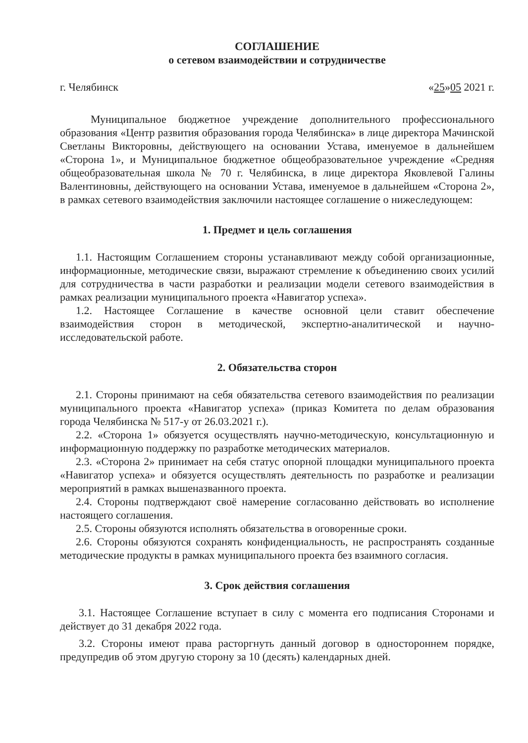СОГЛАШЕНИЕ
о сетевом взаимодействии и сотрудничестве
г. Челябинск «25»05 2021 г.
Муниципальное бюджетное учреждение дополнительного профессионального образования «Центр развития образования города Челябинска» в лице директора Мачинской Светланы Викторовны, действующего на основании Устава, именуемое в дальнейшем «Сторона 1», и Муниципальное бюджетное общеобразовательное учреждение «Средняя общеобразовательная школа № 70 г. Челябинска, в лице директора Яковлевой Галины Валентиновны, действующего на основании Устава, именуемое в дальнейшем «Сторона 2», в рамках сетевого взаимодействия заключили настоящее соглашение о нижеследующем:
1. Предмет и цель соглашения
1.1. Настоящим Соглашением стороны устанавливают между собой организационные, информационные, методические связи, выражают стремление к объединению своих усилий для сотрудничества в части разработки и реализации модели сетевого взаимодействия в рамках реализации муниципального проекта «Навигатор успеха».
1.2. Настоящее Соглашение в качестве основной цели ставит обеспечение взаимодействия сторон в методической, экспертно-аналитической и научно-исследовательской работе.
2. Обязательства сторон
2.1. Стороны принимают на себя обязательства сетевого взаимодействия по реализации муниципального проекта «Навигатор успеха» (приказ Комитета по делам образования города Челябинска № 517-у от 26.03.2021 г.).
2.2. «Сторона 1» обязуется осуществлять научно-методическую, консультационную и информационную поддержку по разработке методических материалов.
2.3. «Сторона 2» принимает на себя статус опорной площадки муниципального проекта «Навигатор успеха» и обязуется осуществлять деятельность по разработке и реализации мероприятий в рамках вышеназванного проекта.
2.4. Стороны подтверждают своё намерение согласованно действовать во исполнение настоящего соглашения.
2.5. Стороны обязуются исполнять обязательства в оговоренные сроки.
2.6. Стороны обязуются сохранять конфиденциальность, не распространять созданные методические продукты в рамках муниципального проекта без взаимного согласия.
3. Срок действия соглашения
3.1. Настоящее Соглашение вступает в силу с момента его подписания Сторонами и действует до 31 декабря 2022 года.
3.2. Стороны имеют права расторгнуть данный договор в одностороннем порядке, предупредив об этом другую сторону за 10 (десять) календарных дней.